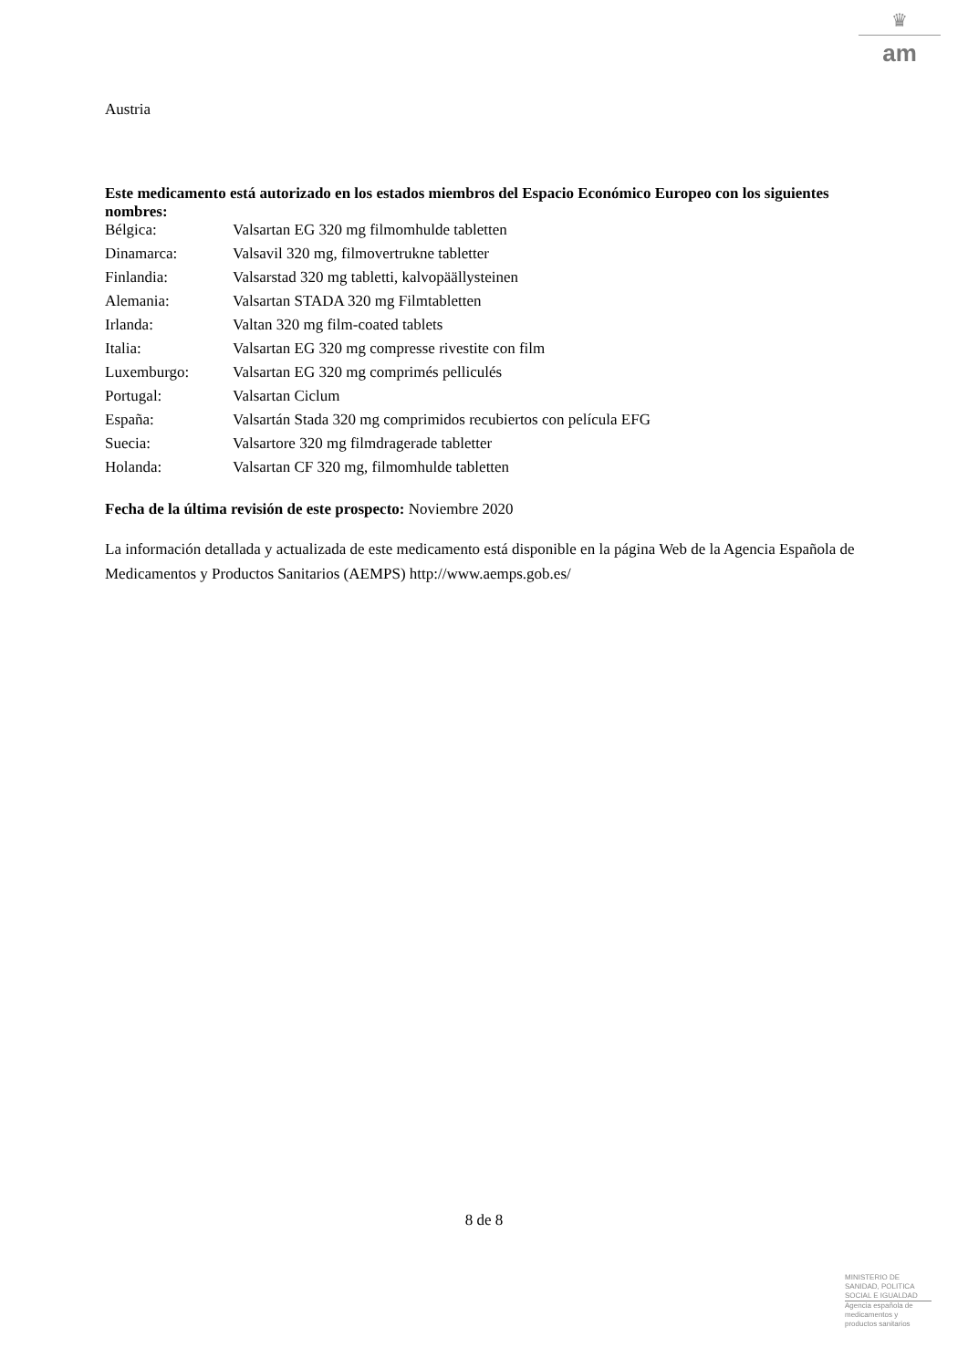♛
am
Austria
Este medicamento está autorizado en los estados miembros del Espacio Económico Europeo con los siguientes nombres:
| Bélgica: | Valsartan EG 320 mg filmomhulde tabletten |
| Dinamarca: | Valsavil 320 mg, filmovertrukne tabletter |
| Finlandia: | Valsarstad 320 mg tabletti, kalvopäällysteinen |
| Alemania: | Valsartan STADA 320 mg Filmtabletten |
| Irlanda: | Valtan 320 mg film-coated tablets |
| Italia: | Valsartan EG 320 mg compresse rivestite con film |
| Luxemburgo: | Valsartan EG 320 mg comprimés pelliculés |
| Portugal: | Valsartan Ciclum |
| España: | Valsartán Stada 320 mg comprimidos recubiertos con película EFG |
| Suecia: | Valsartore 320 mg filmdragerade tabletter |
| Holanda: | Valsartan CF 320 mg, filmomhulde tabletten |
Fecha de la última revisión de este prospecto: Noviembre 2020
La información detallada y actualizada de este medicamento está disponible en la página Web de la Agencia Española de Medicamentos y Productos Sanitarios (AEMPS) http://www.aemps.gob.es/
8 de 8
MINISTERIO DE
SANIDAD, POLITICA
SOCIAL E IGUALDAD
Agencia española de
medicamentos y
productos sanitarios